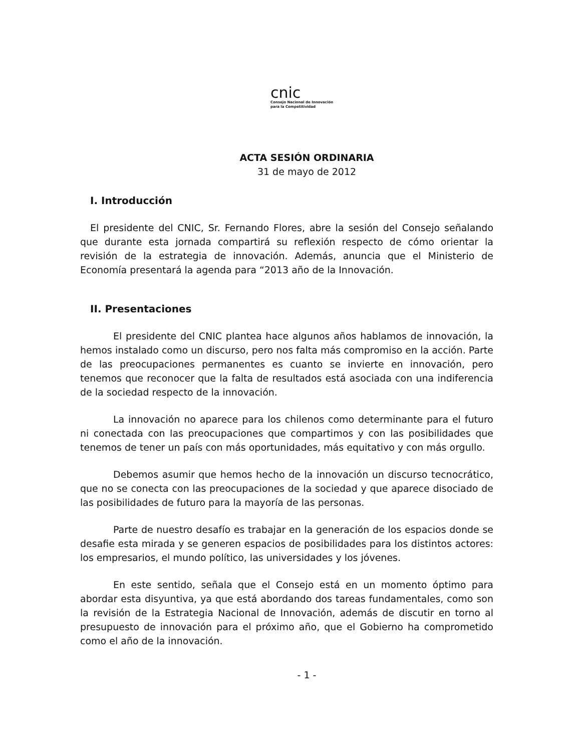cnic
Consejo Nacional de Innovación
para la Competitividad
ACTA SESIÓN ORDINARIA
31 de mayo de 2012
I. Introducción
El presidente del CNIC, Sr. Fernando Flores, abre la sesión del Consejo señalando que durante esta jornada compartirá su reflexión respecto de cómo orientar la revisión de la estrategia de innovación. Además, anuncia que el Ministerio de Economía presentará la agenda para “2013 año de la Innovación.
II. Presentaciones
El presidente del CNIC plantea hace algunos años hablamos de innovación, la hemos instalado como un discurso, pero nos falta más compromiso en la acción. Parte de las preocupaciones permanentes es cuanto se invierte en innovación, pero tenemos que reconocer que la falta de resultados está asociada con una indiferencia de la sociedad respecto de la innovación.
La innovación no aparece para los chilenos como determinante para el futuro ni conectada con las preocupaciones que compartimos y con las posibilidades que tenemos de tener un país con más oportunidades, más equitativo y con más orgullo.
Debemos asumir que hemos hecho de la innovación un discurso tecnocrático, que no se conecta con las preocupaciones de la sociedad y que aparece disociado de las posibilidades de futuro para la mayoría de las personas.
Parte de nuestro desafío es trabajar en la generación de los espacios donde se desafie esta mirada y se generen espacios de posibilidades para los distintos actores: los empresarios, el mundo político, las universidades y los jóvenes.
En este sentido, señala que el Consejo está en un momento óptimo para abordar esta disyuntiva, ya que está abordando dos tareas fundamentales, como son la revisión de la Estrategia Nacional de Innovación, además de discutir en torno al presupuesto de innovación para el próximo año, que el Gobierno ha comprometido como el año de la innovación.
- 1 -